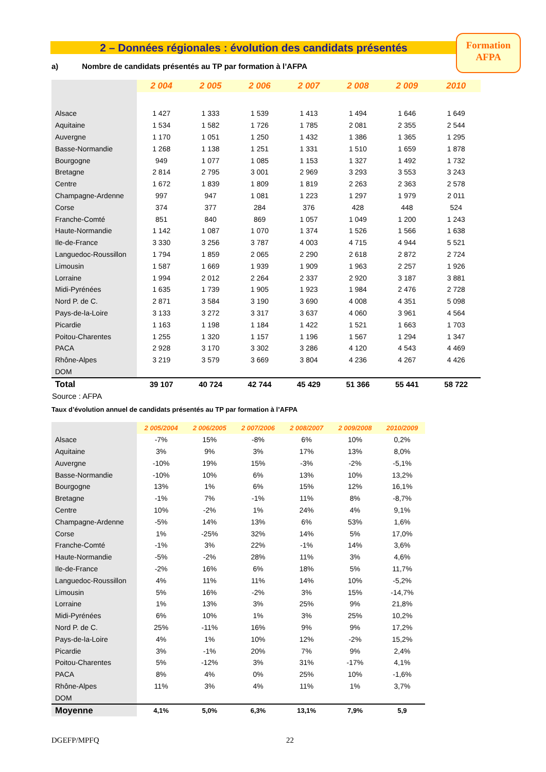2 – Données régionales : évolution des candidats présentés
Formation
AFPA
a) Nombre de candidats présentés au TP par formation à l’AFPA
| | 2 004 | 2 005 | 2 006 | 2 007 | 2 008 | 2 009 | 2010 |
| --- | --- | --- | --- | --- | --- | --- | --- |
| Alsace | 1 427 | 1 333 | 1 539 | 1 413 | 1 494 | 1 646 | 1 649 |
| Aquitaine | 1 534 | 1 582 | 1 726 | 1 785 | 2 081 | 2 355 | 2 544 |
| Auvergne | 1 170 | 1 051 | 1 250 | 1 432 | 1 386 | 1 365 | 1 295 |
| Basse-Normandie | 1 268 | 1 138 | 1 251 | 1 331 | 1 510 | 1 659 | 1 878 |
| Bourgogne | 949 | 1 077 | 1 085 | 1 153 | 1 327 | 1 492 | 1 732 |
| Bretagne | 2 814 | 2 795 | 3 001 | 2 969 | 3 293 | 3 553 | 3 243 |
| Centre | 1 672 | 1 839 | 1 809 | 1 819 | 2 263 | 2 363 | 2 578 |
| Champagne-Ardenne | 997 | 947 | 1 081 | 1 223 | 1 297 | 1 979 | 2 011 |
| Corse | 374 | 377 | 284 | 376 | 428 | 448 | 524 |
| Franche-Comté | 851 | 840 | 869 | 1 057 | 1 049 | 1 200 | 1 243 |
| Haute-Normandie | 1 142 | 1 087 | 1 070 | 1 374 | 1 526 | 1 566 | 1 638 |
| Ile-de-France | 3 330 | 3 256 | 3 787 | 4 003 | 4 715 | 4 944 | 5 521 |
| Languedoc-Roussillon | 1 794 | 1 859 | 2 065 | 2 290 | 2 618 | 2 872 | 2 724 |
| Limousin | 1 587 | 1 669 | 1 939 | 1 909 | 1 963 | 2 257 | 1 926 |
| Lorraine | 1 994 | 2 012 | 2 264 | 2 337 | 2 920 | 3 187 | 3 881 |
| Midi-Pyrénées | 1 635 | 1 739 | 1 905 | 1 923 | 1 984 | 2 476 | 2 728 |
| Nord P. de C. | 2 871 | 3 584 | 3 190 | 3 690 | 4 008 | 4 351 | 5 098 |
| Pays-de-la-Loire | 3 133 | 3 272 | 3 317 | 3 637 | 4 060 | 3 961 | 4 564 |
| Picardie | 1 163 | 1 198 | 1 184 | 1 422 | 1 521 | 1 663 | 1 703 |
| Poitou-Charentes | 1 255 | 1 320 | 1 157 | 1 196 | 1 567 | 1 294 | 1 347 |
| PACA | 2 928 | 3 170 | 3 302 | 3 286 | 4 120 | 4 543 | 4 469 |
| Rhône-Alpes | 3 219 | 3 579 | 3 669 | 3 804 | 4 236 | 4 267 | 4 426 |
| DOM | | | | | | | |
| Total | 39 107 | 40 724 | 42 744 | 45 429 | 51 366 | 55 441 | 58 722 |
| Source : AFPA | | | | | | | |
Taux d’évolution annuel de candidats présentés au TP par formation à l’AFPA
| | 2 005/2004 | 2 006/2005 | 2 007/2006 | 2 008/2007 | 2 009/2008 | 2010/2009 |
| --- | --- | --- | --- | --- | --- | --- |
| Alsace | -7% | 15% | -8% | 6% | 10% | 0,2% |
| Aquitaine | 3% | 9% | 3% | 17% | 13% | 8,0% |
| Auvergne | -10% | 19% | 15% | -3% | -2% | -5,1% |
| Basse-Normandie | -10% | 10% | 6% | 13% | 10% | 13,2% |
| Bourgogne | 13% | 1% | 6% | 15% | 12% | 16,1% |
| Bretagne | -1% | 7% | -1% | 11% | 8% | -8,7% |
| Centre | 10% | -2% | 1% | 24% | 4% | 9,1% |
| Champagne-Ardenne | -5% | 14% | 13% | 6% | 53% | 1,6% |
| Corse | 1% | -25% | 32% | 14% | 5% | 17,0% |
| Franche-Comté | -1% | 3% | 22% | -1% | 14% | 3,6% |
| Haute-Normandie | -5% | -2% | 28% | 11% | 3% | 4,6% |
| Ile-de-France | -2% | 16% | 6% | 18% | 5% | 11,7% |
| Languedoc-Roussillon | 4% | 11% | 11% | 14% | 10% | -5,2% |
| Limousin | 5% | 16% | -2% | 3% | 15% | -14,7% |
| Lorraine | 1% | 13% | 3% | 25% | 9% | 21,8% |
| Midi-Pyrénées | 6% | 10% | 1% | 3% | 25% | 10,2% |
| Nord P. de C. | 25% | -11% | 16% | 9% | 9% | 17,2% |
| Pays-de-la-Loire | 4% | 1% | 10% | 12% | -2% | 15,2% |
| Picardie | 3% | -1% | 20% | 7% | 9% | 2,4% |
| Poitou-Charentes | 5% | -12% | 3% | 31% | -17% | 4,1% |
| PACA | 8% | 4% | 0% | 25% | 10% | -1,6% |
| Rhône-Alpes | 11% | 3% | 4% | 11% | 1% | 3,7% |
| DOM | | | | | | |
| Moyenne | 4,1% | 5,0% | 6,3% | 13,1% | 7,9% | 5,9 |
DGEFP/MPFQ 22